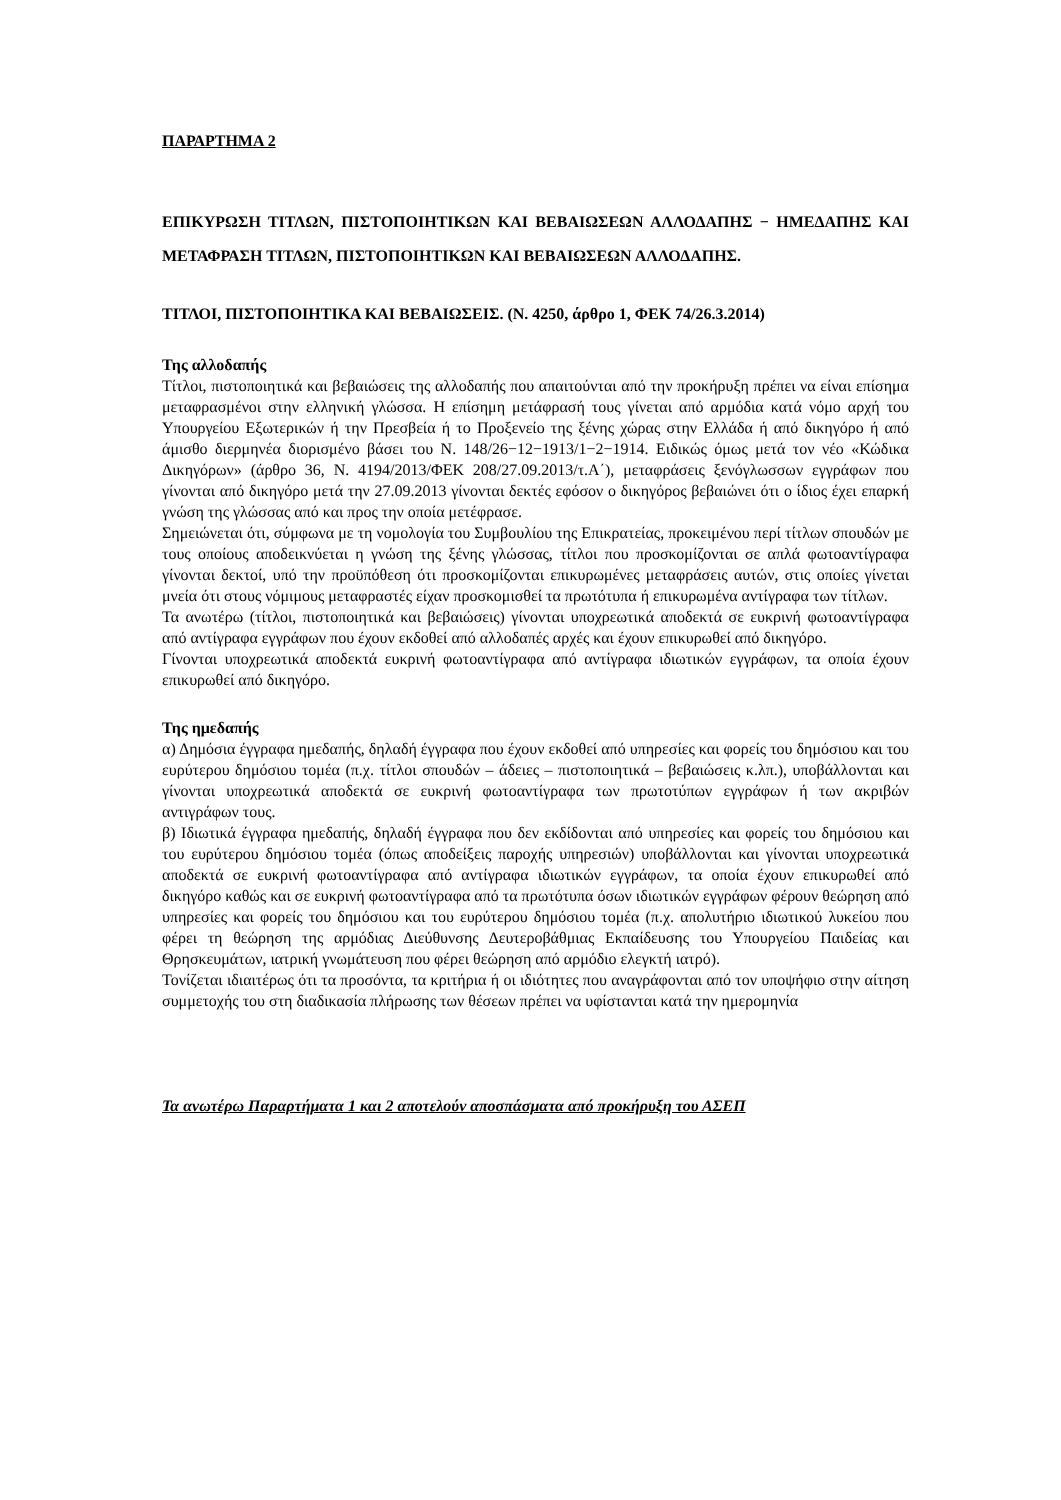ΠΑΡΑΡΤΗΜΑ 2
ΕΠΙΚΥΡΩΣΗ ΤΙΤΛΩΝ, ΠΙΣΤΟΠΟΙΗΤΙΚΩΝ ΚΑΙ ΒΕΒΑΙΩΣΕΩΝ ΑΛΛΟΔΑΠΗΣ − ΗΜΕΔΑΠΗΣ ΚΑΙ ΜΕΤΑΦΡΑΣΗ ΤΙΤΛΩΝ, ΠΙΣΤΟΠΟΙΗΤΙΚΩΝ ΚΑΙ ΒΕΒΑΙΩΣΕΩΝ ΑΛΛΟΔΑΠΗΣ.
ΤΙΤΛΟΙ, ΠΙΣΤΟΠΟΙΗΤΙΚΑ ΚΑΙ ΒΕΒΑΙΩΣΕΙΣ. (Ν. 4250, άρθρο 1, ΦΕΚ 74/26.3.2014)
Της αλλοδαπής
Τίτλοι, πιστοποιητικά και βεβαιώσεις της αλλοδαπής που απαιτούνται από την προκήρυξη πρέπει να είναι επίσημα μεταφρασμένοι στην ελληνική γλώσσα. Η επίσημη μετάφρασή τους γίνεται από αρμόδια κατά νόμο αρχή του Υπουργείου Εξωτερικών ή την Πρεσβεία ή το Προξενείο της ξένης χώρας στην Ελλάδα ή από δικηγόρο ή από άμισθο διερμηνέα διορισμένο βάσει του Ν. 148/26−12−1913/1−2−1914. Ειδικώς όμως μετά τον νέο «Κώδικα Δικηγόρων» (άρθρο 36, Ν. 4194/2013/ΦΕΚ 208/27.09.2013/τ.Α΄), μεταφράσεις ξενόγλωσσων εγγράφων που γίνονται από δικηγόρο μετά την 27.09.2013 γίνονται δεκτές εφόσον ο δικηγόρος βεβαιώνει ότι ο ίδιος έχει επαρκή γνώση της γλώσσας από και προς την οποία μετέφρασε.
Σημειώνεται ότι, σύμφωνα με τη νομολογία του Συμβουλίου της Επικρατείας, προκειμένου περί τίτλων σπουδών με τους οποίους αποδεικνύεται η γνώση της ξένης γλώσσας, τίτλοι που προσκομίζονται σε απλά φωτοαντίγραφα γίνονται δεκτοί, υπό την προϋπόθεση ότι προσκομίζονται επικυρωμένες μεταφράσεις αυτών, στις οποίες γίνεται μνεία ότι στους νόμιμους μεταφραστές είχαν προσκομισθεί τα πρωτότυπα ή επικυρωμένα αντίγραφα των τίτλων.
Τα ανωτέρω (τίτλοι, πιστοποιητικά και βεβαιώσεις) γίνονται υποχρεωτικά αποδεκτά σε ευκρινή φωτοαντίγραφα από αντίγραφα εγγράφων που έχουν εκδοθεί από αλλοδαπές αρχές και έχουν επικυρωθεί από δικηγόρο.
Γίνονται υποχρεωτικά αποδεκτά ευκρινή φωτοαντίγραφα από αντίγραφα ιδιωτικών εγγράφων, τα οποία έχουν επικυρωθεί από δικηγόρο.
Της ημεδαπής
α) Δημόσια έγγραφα ημεδαπής, δηλαδή έγγραφα που έχουν εκδοθεί από υπηρεσίες και φορείς του δημόσιου και του ευρύτερου δημόσιου τομέα (π.χ. τίτλοι σπουδών – άδειες – πιστοποιητικά – βεβαιώσεις κ.λπ.), υποβάλλονται και γίνονται υποχρεωτικά αποδεκτά σε ευκρινή φωτοαντίγραφα των πρωτοτύπων εγγράφων ή των ακριβών αντιγράφων τους.
β) Ιδιωτικά έγγραφα ημεδαπής, δηλαδή έγγραφα που δεν εκδίδονται από υπηρεσίες και φορείς του δημόσιου και του ευρύτερου δημόσιου τομέα (όπως αποδείξεις παροχής υπηρεσιών) υποβάλλονται και γίνονται υποχρεωτικά αποδεκτά σε ευκρινή φωτοαντίγραφα από αντίγραφα ιδιωτικών εγγράφων, τα οποία έχουν επικυρωθεί από δικηγόρο καθώς και σε ευκρινή φωτοαντίγραφα από τα πρωτότυπα όσων ιδιωτικών εγγράφων φέρουν θεώρηση από υπηρεσίες και φορείς του δημόσιου και του ευρύτερου δημόσιου τομέα (π.χ. απολυτήριο ιδιωτικού λυκείου που φέρει τη θεώρηση της αρμόδιας Διεύθυνσης Δευτεροβάθμιας Εκπαίδευσης του Υπουργείου Παιδείας και Θρησκευμάτων, ιατρική γνωμάτευση που φέρει θεώρηση από αρμόδιο ελεγκτή ιατρό).
Τονίζεται ιδιαιτέρως ότι τα προσόντα, τα κριτήρια ή οι ιδιότητες που αναγράφονται από τον υποψήφιο στην αίτηση συμμετοχής του στη διαδικασία πλήρωσης των θέσεων πρέπει να υφίστανται κατά την ημερομηνία
Τα ανωτέρω Παραρτήματα 1 και 2 αποτελούν αποσπάσματα από προκήρυξη του ΑΣΕΠ